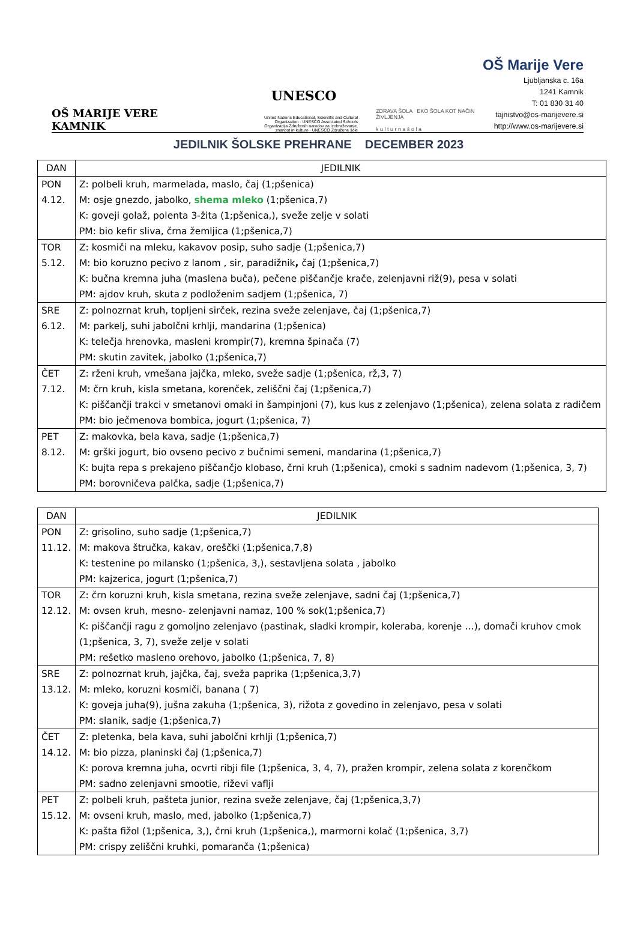OŠ MARIJE VERE KAMNIK
UNESCO
United Nations Educational, Scientific and Cultural Organization · UNESCO Associated Schools
Organizacija Združenih narodov za izobraževanje, znanost in kulturo · UNESCO Združene šole
ZDRAVA ŠOLA EKO ŠOLA KOT NAČIN ŽIVLJENJA
k u l t u r n a š o l a
OŠ Marije Vere
Ljubljanska c. 16a
1241 Kamnik
T: 01 830 31 40
tajnistvo@os-marijevere.si
http://www.os-marijevere.si
JEDILNIK ŠOLSKE PREHRANE DECEMBER 2023
| DAN | JEDILNIK |
| --- | --- |
| PON 4.12. | Z: polbeli kruh, marmelada, maslo, čaj (1;pšenica) M: osje gnezdo, jabolko, shema mleko (1;pšenica,7) K: goveji golaž, polenta 3-žita (1;pšenica,), sveže zelje v solati PM: bio kefir sliva, črna žemljica (1;pšenica,7) |
| TOR 5.12. | Z: kosmiči na mleku, kakavov posip, suho sadje (1;pšenica,7) M: bio koruzno pecivo z lanom , sir, paradižnik , čaj (1;pšenica,7) K: bučna kremna juha (maslena buča), pečene piščančje krače, zelenjavni riž(9), pesa v solati PM: ajdov kruh, skuta z podloženim sadjem (1;pšenica, 7) |
| SRE 6.12. | Z: polnozrnat kruh, topljeni sirček, rezina sveže zelenjave, čaj (1;pšenica,7) M: parkelj, suhi jabolčni krhlji, mandarina (1;pšenica) K: telečja hrenovka, masleni krompir(7), kremna špinača (7) PM: skutin zavitek, jabolko (1;pšenica,7) |
| ČET 7.12. | Z: rženi kruh, vmešana jajčka, mleko, sveže sadje (1;pšenica, rž,3, 7) M: črn kruh, kisla smetana, korenček, zeliščni čaj (1;pšenica,7) K: piščančji trakci v smetanovi omaki in šampinjoni (7), kus kus z zelenjavo (1;pšenica), zelena solata z radičem PM: bio ječmenova bombica, jogurt (1;pšenica, 7) |
| PET 8.12. | Z: makovka, bela kava, sadje (1;pšenica,7) M: grški jogurt, bio ovseno pecivo z bučnimi semeni, mandarina (1;pšenica,7) K: bujta repa s prekajeno piščančjo klobaso, črni kruh (1;pšenica), cmoki s sadnim nadevom (1;pšenica, 3, 7) PM: borovničeva palčka, sadje (1;pšenica,7) |
| DAN | JEDILNIK |
| --- | --- |
| PON 11.12. | Z: grisolino, suho sadje (1;pšenica,7) M: makova štručka, kakav, oreščki (1;pšenica,7,8) K: testenine po milansko (1;pšenica, 3,), sestavljena solata , jabolko PM: kajzerica, jogurt (1;pšenica,7) |
| TOR 12.12. | Z: črn koruzni kruh, kisla smetana, rezina sveže zelenjave, sadni čaj (1;pšenica,7) M: ovsen kruh, mesno- zelenjavni namaz, 100 % sok(1;pšenica,7) K: piščančji ragu z gomoljno zelenjavo (pastinak, sladki krompir, koleraba, korenje …), domači kruhov cmok (1;pšenica, 3, 7), sveže zelje v solati PM: rešetko masleno orehovo, jabolko (1;pšenica, 7, 8) |
| SRE 13.12. | Z: polnozrnat kruh, jajčka, čaj, sveža paprika (1;pšenica,3,7) M: mleko, koruzni kosmiči, banana ( 7) K: goveja juha(9), jušna zakuha (1;pšenica, 3), rižota z govedino in zelenjavo, pesa v solati PM: slanik, sadje (1;pšenica,7) |
| ČET 14.12. | Z: pletenka, bela kava, suhi jabolčni krhlji (1;pšenica,7) M: bio pizza, planinski čaj (1;pšenica,7) K: porova kremna juha, ocvrti ribji file (1;pšenica, 3, 4, 7), pražen krompir, zelena solata z korenčkom PM: sadno zelenjavni smootie, riževi vaflji |
| PET 15.12. | Z: polbeli kruh, pašteta junior, rezina sveže zelenjave, čaj (1;pšenica,3,7) M: ovseni kruh, maslo, med, jabolko (1;pšenica,7) K: pašta fižol (1;pšenica, 3,), črni kruh (1;pšenica,), marmorni kolač (1;pšenica, 3,7) PM: crispy zeliščni kruhki, pomaranča (1;pšenica) |